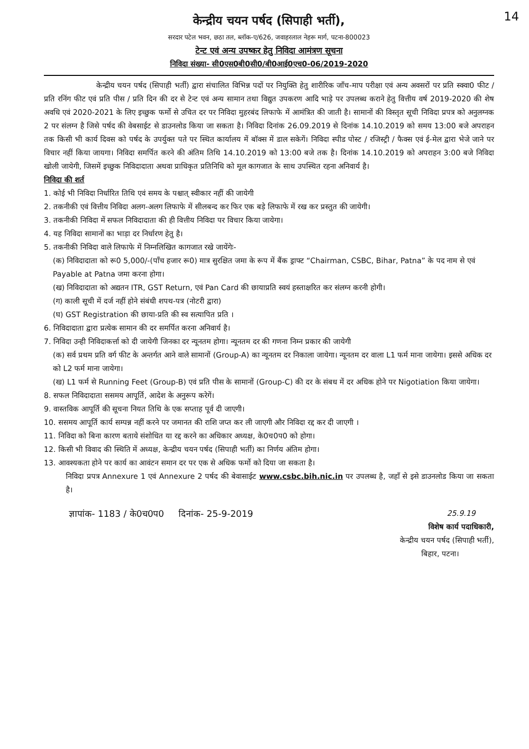14
केन्द्रीय चयन पर्षद (सिपाही भर्ती),
सरदार पटेल भवन, छठा तल, ब्लॉक-ए/626, जवाहरलाल नेहरू मार्ग, पटना-800023
टेन्ट एवं अन्य उपष्कर हेतु निविदा आमंत्रण सूचना
निविदा संख्या- सी0एस0बी0सी0/बी0आई0एच0-06/2019-2020
       केन्द्रीय चयन पर्षद (सिपाही भर्ती) द्वारा संचालित विभिन्न पदों पर नियुक्ति हेतु शारीरिक जाँच-माप परीक्षा एवं अन्य अवसरों पर प्रति स्क्वा0 फीट / प्रति रनिंग फीट एवं प्रति पीस / प्रति दिन की दर से टेन्ट एवं अन्य सामान तथा विद्युत उपकरण आदि भाड़े पर उपलब्ध कराने हेतु वित्तीय वर्ष 2019-2020 की शेष अवधि एवं 2020-2021 के लिए इच्छुक फर्मो से उचित दर पर निविदा मुहरबंद लिफाफे में आमंत्रित की जाती है। सामानों की विस्तृत सूची निविदा प्रपत्र को अनुलग्नक 2 पर संलग्न है जिसे पर्षद की वेबसाईट से डाउनलोड किया जा सकता है। निविदा दिनांक 26.09.2019 से दिनांक 14.10.2019 को समय 13:00 बजे अपराहन तक किसी भी कार्य दिवस को पर्षद के उपर्युक्त पते पर स्थित कार्यालय में बॉक्स में डाल सकेगें। निविदा स्पीड पोस्ट / रजिस्ट्री / फैक्स एवं ई-मेल द्वारा भेजे जाने पर विचार नहीं किया जायगा। निविदा समर्पित करने की अंतिम तिथि 14.10.2019 को 13:00 बजे तक है। दिनांक 14.10.2019 को अपराहन 3:00 बजे निविदा खोली जायेगी, जिसमें इच्छुक निविदादाता अथवा प्राधिकृत प्रतिनिधि को मूल कागजात के साथ उपस्थित रहना अनिवार्य है।
निविदा की शर्त
1. कोई भी निविदा निर्धारित तिथि एवं समय के पश्चात् स्वीकार नहीं की जायेगी
2. तकनीकी एवं वित्तीय निविदा अलग-अलग लिफाफे में सीलबन्द कर फिर एक बड़े लिफाफे में रख कर प्रस्तुत की जायेगी।
3. तकनीकी निविदा में सफल निविदादाता की ही वित्तीय निविदा पर विचार किया जायेगा।
4. यह निविदा सामानों का भाड़ा दर निर्धारण हेतु है।
5. तकनीकी निविदा वाले लिफाफे में निम्नलिखित कागजात रखे जायेंगेः-
(क) निविदादाता को रू0 5,000/-(पाँच हजार रू0) मात्र सुरक्षित जमा के रूप में बैंक ड्राफ्ट “Chairman, CSBC, Bihar, Patna” के पद नाम से एवं Payable at Patna जमा करना होगा।
(ख) निविदादाता को अद्यतन ITR, GST Return, एवं Pan Card की छायाप्रति स्वयं हस्ताक्षरित कर संलग्न करनी होगी।
(ग) काली सूची में दर्ज नहीं होने संबंधी शपथ-पत्र (नोटरी द्वारा)
(घ) GST Registration की छाया-प्रति की स्व सत्यापित प्रति ।
6. निविदादाता द्वारा प्रत्येक सामान की दर समर्पित करना अनिवार्य है।
7. निविदा उन्ही निविदाकर्त्ता को दी जायेगी जिनका दर न्यूनतम होगा। न्यूनतम दर की गणना निम्न प्रकार की जायेगी
(क) सर्व प्रथम प्रति वर्ग फीट के अन्तर्गत आने वाले सामानों (Group-A) का न्यूनतम दर निकाला जायेगा। न्यूनतम दर वाला L1 फर्म माना जायेगा। इससे अधिक दर को L2 फर्म माना जायेगा।
(ख) L1 फर्म से Running Feet (Group-B) एवं प्रति पीस के सामानों (Group-C) की दर के संबध में दर अधिक होने पर Nigotiation किया जायेगा।
8. सफल निविदादाता ससमय आपूर्ति, आदेश के अनुरूप करेगें।
9. वास्तविक आपूर्ति की सूचना नियत तिथि के एक सप्ताह पूर्व दी जाएगी।
10. ससमय आपूर्ति कार्य सम्पन्न नहीं करने पर जमानत की राशि जप्त कर ली जाएगी और निविदा रद्द कर दी जाएगी ।
11. निविदा को बिना कारण बताये संशोधित या रद्द करने का अधिकार अध्यक्ष, के0च0प0 को होगा।
12. किसी भी विवाद की स्थिति में अध्यक्ष, केन्द्रीय चयन पर्षद (सिपाही भर्ती) का निर्णय अंतिम होगा।
13. आवश्यकता होने पर कार्य का आवंटन समान दर पर एक से अधिक फर्मो को दिया जा सकता है।
निविदा प्रपत्र Annexure 1 एवं Annexure 2 पर्षद की बेवासाईट www.csbc.bih.nic.in पर उपलब्ध है, जहाँ से इसे डाउनलोड किया जा सकता है।
ज्ञापांक- 1183 / के0च0प0   दिनांक- 25-9-2019 25.9.19
विशेष कार्य पदाधिकारी,
केन्द्रीय चयन पर्षद (सिपाही भर्ती),
बिहार, पटना।